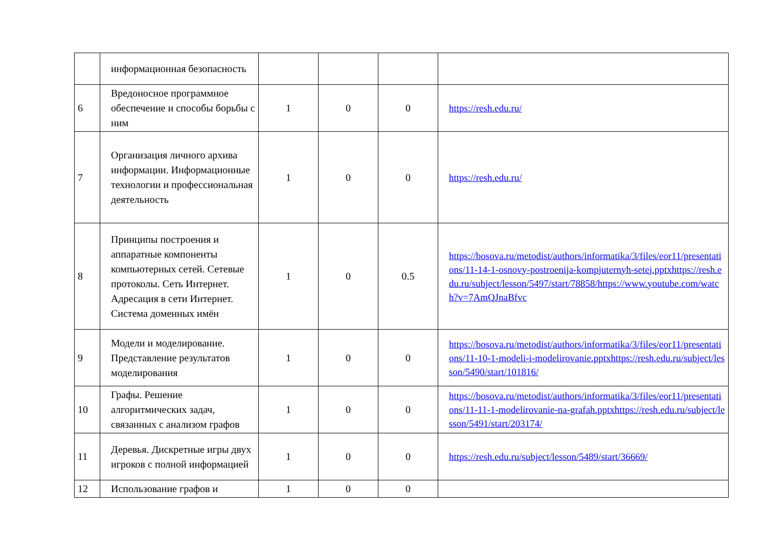| | информационная безопасность | | | | |
| 6 | Вредоносное программное обеспечение и способы борьбы с ним | 1 | 0 | 0 | https://resh.edu.ru/ |
| 7 | Организация личного архива информации. Информационные технологии и профессиональная деятельность | 1 | 0 | 0 | https://resh.edu.ru/ |
| 8 | Принципы построения и аппаратные компоненты компьютерных сетей. Сетевые протоколы. Сеть Интернет. Адресация в сети Интернет. Система доменных имён | 1 | 0 | 0.5 | https://bosova.ru/metodist/authors/informatika/3/files/eor11/presentations/11-14-1-osnovy-postroenija-kompjuternyh-setej.pptxhttps://resh.edu.ru/subject/lesson/5497/start/78858/https://www.youtube.com/watch?v=7AmQJnaBfvc |
| 9 | Модели и моделирование. Представление результатов моделирования | 1 | 0 | 0 | https://bosova.ru/metodist/authors/informatika/3/files/eor11/presentations/11-10-1-modeli-i-modelirovanie.pptxhttps://resh.edu.ru/subject/lesson/5490/start/101816/ |
| 10 | Графы. Решение алгоритмических задач, связанных с анализом графов | 1 | 0 | 0 | https://bosova.ru/metodist/authors/informatika/3/files/eor11/presentations/11-11-1-modelirovanie-na-grafah.pptxhttps://resh.edu.ru/subject/lesson/5491/start/203174/ |
| 11 | Деревья. Дискретные игры двух игроков с полной информацией | 1 | 0 | 0 | https://resh.edu.ru/subject/lesson/5489/start/36669/ |
| 12 | Использование графов и | 1 | 0 | 0 | |